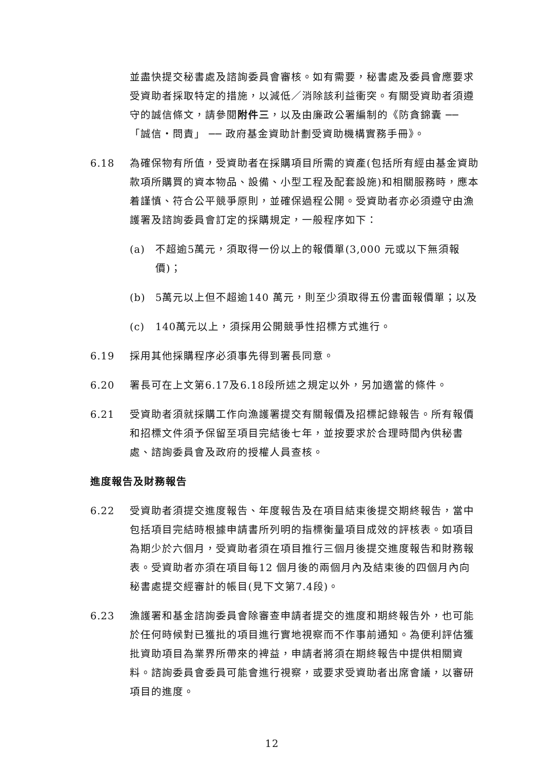並盡快提交秘書處及諮詢委員會審核。如有需要，秘書處及委員會應要求受資助者採取特定的措施，以減低／消除該利益衝突。有關受資助者須遵守的誠信條文，請參閱附件三，以及由廉政公署編制的《防貪錦囊 ── 「誠信・問責」 ── 政府基金資助計劃受資助機構實務手冊》。
6.18 為確保物有所值，受資助者在採購項目所需的資產(包括所有經由基金資助款項所購買的資本物品、設備、小型工程及配套設施)和相關服務時，應本着謹慎、符合公平競爭原則，並確保過程公開。受資助者亦必須遵守由漁護署及諮詢委員會訂定的採購規定，一般程序如下：
(a) 不超逾5萬元，須取得一份以上的報價單(3,000 元或以下無須報價)；
(b) 5萬元以上但不超逾140 萬元，則至少須取得五份書面報價單；以及
(c) 140萬元以上，須採用公開競爭性招標方式進行。
6.19 採用其他採購程序必須事先得到署長同意。
6.20 署長可在上文第6.17及6.18段所述之規定以外，另加適當的條件。
6.21 受資助者須就採購工作向漁護署提交有關報價及招標記錄報告。所有報價和招標文件須予保留至項目完結後七年，並按要求於合理時間內供秘書處、諮詢委員會及政府的授權人員查核。
進度報告及財務報告
6.22 受資助者須提交進度報告、年度報告及在項目結束後提交期終報告，當中包括項目完結時根據申請書所列明的指標衡量項目成效的評核表。如項目為期少於六個月，受資助者須在項目推行三個月後提交進度報告和財務報表。受資助者亦須在項目每12 個月後的兩個月內及結束後的四個月內向秘書處提交經審計的帳目(見下文第7.4段)。
6.23 漁護署和基金諮詢委員會除審查申請者提交的進度和期終報告外，也可能於任何時候對已獲批的項目進行實地視察而不作事前通知。為便利評估獲批資助項目為業界所帶來的裨益，申請者將須在期終報告中提供相關資料。諮詢委員會委員可能會進行視察，或要求受資助者出席會議，以審研項目的進度。
12